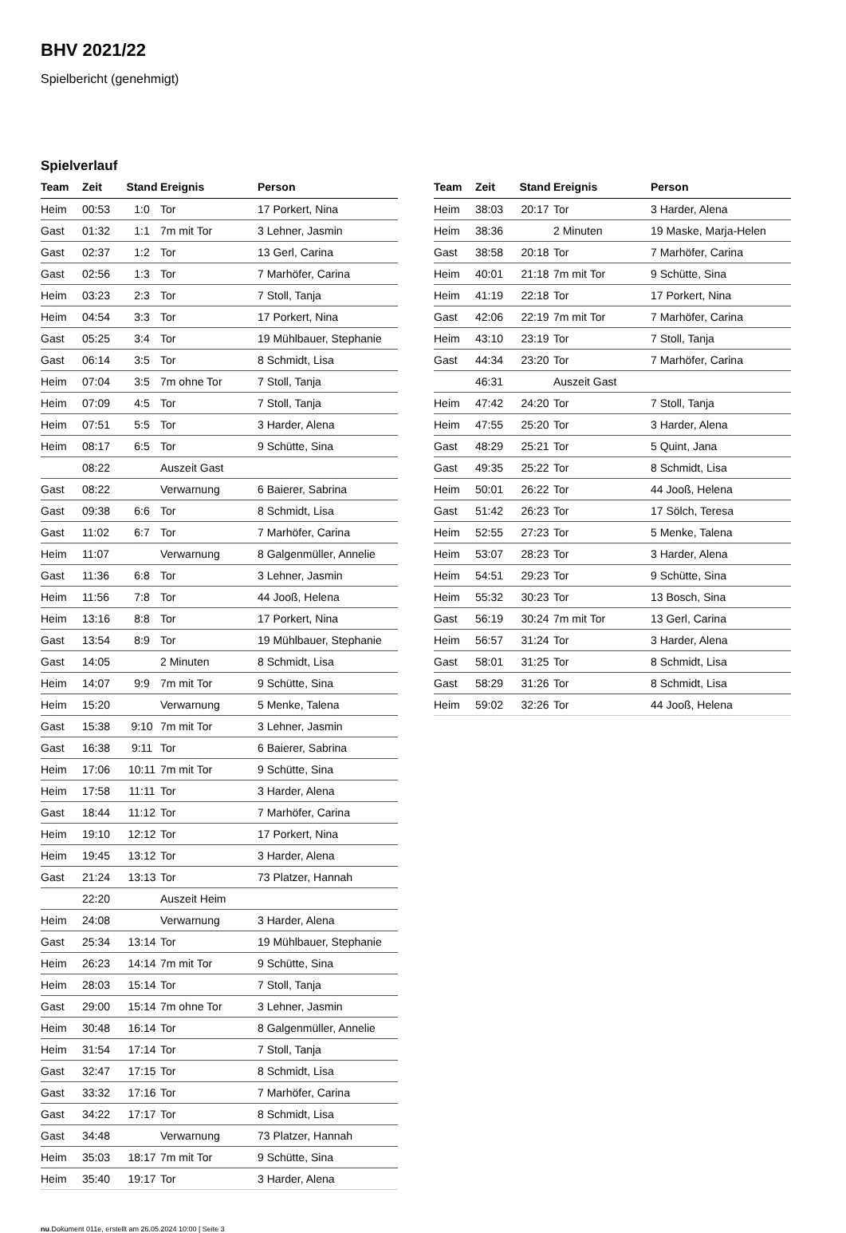BHV 2021/22
Spielbericht (genehmigt)
Spielverlauf
| Team | Zeit | Stand | Ereignis | Person |
| --- | --- | --- | --- | --- |
| Heim | 00:53 | 1:0 | Tor | 17 Porkert, Nina |
| Gast | 01:32 | 1:1 | 7m mit Tor | 3 Lehner, Jasmin |
| Gast | 02:37 | 1:2 | Tor | 13 Gerl, Carina |
| Gast | 02:56 | 1:3 | Tor | 7 Marhöfer, Carina |
| Heim | 03:23 | 2:3 | Tor | 7 Stoll, Tanja |
| Heim | 04:54 | 3:3 | Tor | 17 Porkert, Nina |
| Gast | 05:25 | 3:4 | Tor | 19 Mühlbauer, Stephanie |
| Gast | 06:14 | 3:5 | Tor | 8 Schmidt, Lisa |
| Heim | 07:04 | 3:5 | 7m ohne Tor | 7 Stoll, Tanja |
| Heim | 07:09 | 4:5 | Tor | 7 Stoll, Tanja |
| Heim | 07:51 | 5:5 | Tor | 3 Harder, Alena |
| Heim | 08:17 | 6:5 | Tor | 9 Schütte, Sina |
| | 08:22 | | Auszeit Gast | |
| Gast | 08:22 | | Verwarnung | 6 Baierer, Sabrina |
| Gast | 09:38 | 6:6 | Tor | 8 Schmidt, Lisa |
| Gast | 11:02 | 6:7 | Tor | 7 Marhöfer, Carina |
| Heim | 11:07 | | Verwarnung | 8 Galgenmüller, Annelie |
| Gast | 11:36 | 6:8 | Tor | 3 Lehner, Jasmin |
| Heim | 11:56 | 7:8 | Tor | 44 Jooß, Helena |
| Heim | 13:16 | 8:8 | Tor | 17 Porkert, Nina |
| Gast | 13:54 | 8:9 | Tor | 19 Mühlbauer, Stephanie |
| Gast | 14:05 | | 2 Minuten | 8 Schmidt, Lisa |
| Heim | 14:07 | 9:9 | 7m mit Tor | 9 Schütte, Sina |
| Heim | 15:20 | | Verwarnung | 5 Menke, Talena |
| Gast | 15:38 | 9:10 | 7m mit Tor | 3 Lehner, Jasmin |
| Gast | 16:38 | 9:11 | Tor | 6 Baierer, Sabrina |
| Heim | 17:06 | 10:11 | 7m mit Tor | 9 Schütte, Sina |
| Heim | 17:58 | 11:11 | Tor | 3 Harder, Alena |
| Gast | 18:44 | 11:12 | Tor | 7 Marhöfer, Carina |
| Heim | 19:10 | 12:12 | Tor | 17 Porkert, Nina |
| Heim | 19:45 | 13:12 | Tor | 3 Harder, Alena |
| Gast | 21:24 | 13:13 | Tor | 73 Platzer, Hannah |
| | 22:20 | | Auszeit Heim | |
| Heim | 24:08 | | Verwarnung | 3 Harder, Alena |
| Gast | 25:34 | 13:14 | Tor | 19 Mühlbauer, Stephanie |
| Heim | 26:23 | 14:14 | 7m mit Tor | 9 Schütte, Sina |
| Heim | 28:03 | 15:14 | Tor | 7 Stoll, Tanja |
| Gast | 29:00 | 15:14 | 7m ohne Tor | 3 Lehner, Jasmin |
| Heim | 30:48 | 16:14 | Tor | 8 Galgenmüller, Annelie |
| Heim | 31:54 | 17:14 | Tor | 7 Stoll, Tanja |
| Gast | 32:47 | 17:15 | Tor | 8 Schmidt, Lisa |
| Gast | 33:32 | 17:16 | Tor | 7 Marhöfer, Carina |
| Gast | 34:22 | 17:17 | Tor | 8 Schmidt, Lisa |
| Gast | 34:48 | | Verwarnung | 73 Platzer, Hannah |
| Heim | 35:03 | 18:17 | 7m mit Tor | 9 Schütte, Sina |
| Heim | 35:40 | 19:17 | Tor | 3 Harder, Alena |
| Team | Zeit | Stand | Ereignis | Person |
| --- | --- | --- | --- | --- |
| Heim | 38:03 | 20:17 | Tor | 3 Harder, Alena |
| Heim | 38:36 | | 2 Minuten | 19 Maske, Marja-Helen |
| Gast | 38:58 | 20:18 | Tor | 7 Marhöfer, Carina |
| Heim | 40:01 | 21:18 | 7m mit Tor | 9 Schütte, Sina |
| Heim | 41:19 | 22:18 | Tor | 17 Porkert, Nina |
| Gast | 42:06 | 22:19 | 7m mit Tor | 7 Marhöfer, Carina |
| Heim | 43:10 | 23:19 | Tor | 7 Stoll, Tanja |
| Gast | 44:34 | 23:20 | Tor | 7 Marhöfer, Carina |
| | 46:31 | | Auszeit Gast | |
| Heim | 47:42 | 24:20 | Tor | 7 Stoll, Tanja |
| Heim | 47:55 | 25:20 | Tor | 3 Harder, Alena |
| Gast | 48:29 | 25:21 | Tor | 5 Quint, Jana |
| Gast | 49:35 | 25:22 | Tor | 8 Schmidt, Lisa |
| Heim | 50:01 | 26:22 | Tor | 44 Jooß, Helena |
| Gast | 51:42 | 26:23 | Tor | 17 Sölch, Teresa |
| Heim | 52:55 | 27:23 | Tor | 5 Menke, Talena |
| Heim | 53:07 | 28:23 | Tor | 3 Harder, Alena |
| Heim | 54:51 | 29:23 | Tor | 9 Schütte, Sina |
| Heim | 55:32 | 30:23 | Tor | 13 Bosch, Sina |
| Gast | 56:19 | 30:24 | 7m mit Tor | 13 Gerl, Carina |
| Heim | 56:57 | 31:24 | Tor | 3 Harder, Alena |
| Gast | 58:01 | 31:25 | Tor | 8 Schmidt, Lisa |
| Gast | 58:29 | 31:26 | Tor | 8 Schmidt, Lisa |
| Heim | 59:02 | 32:26 | Tor | 44 Jooß, Helena |
nu.Dokument 011e, erstellt am 26.05.2024 10:00 | Seite 3